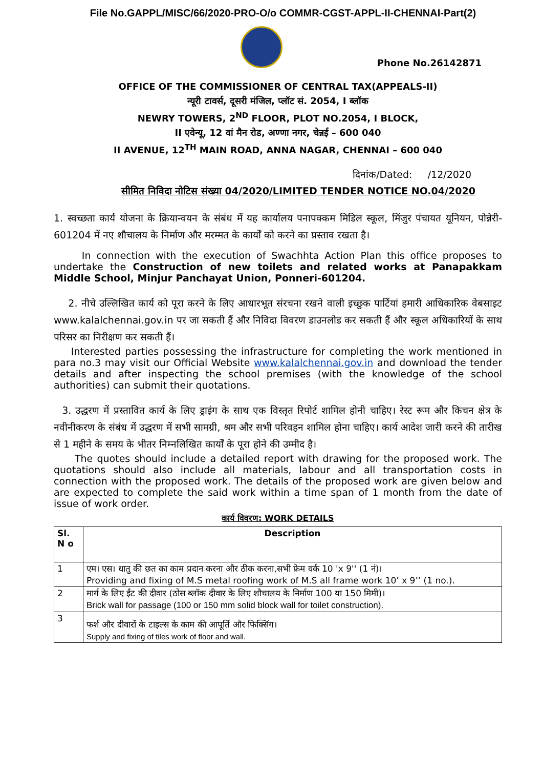File No.GAPPL/MISC/66/2020-PRO-O/o COMMR-CGST-APPL-II-CHENNAI-Part(2)
Phone No.26142871
OFFICE OF THE COMMISSIONER OF CENTRAL TAX(APPEALS-II)
न्यूरी टावर्स, दूसरी मंजिल, प्लॉट सं. 2054, I ब्लॉक
NEWRY TOWERS, 2<sup>ND</sup> FLOOR, PLOT NO.2054, I BLOCK,
II एवेन्यू, 12 वां मैन रोड, अण्णा नगर, चेन्नई – 600 040
II AVENUE, 12<sup>TH</sup> MAIN ROAD, ANNA NAGAR, CHENNAI – 600 040
दिनांक/Dated: /12/2020
सीमित निविदा नोटिस संख्या 04/2020/LIMITED TENDER NOTICE NO.04/2020
1. स्वच्छता कार्य योजना के क्रियान्वयन के संबंध में यह कार्यालय पनापक्कम मिडिल स्कूल, मिंजुर पंचायत यूनियन, पोन्नेरी- 601204 में नए शौचालय के निर्माण और मरम्मत के कार्यों को करने का प्रस्ताव रखता है।
In connection with the execution of Swachhta Action Plan this office proposes to undertake the Construction of new toilets and related works at Panapakkam Middle School, Minjur Panchayat Union, Ponneri-601204.
2. नीचे उल्लिखित कार्य को पूरा करने के लिए आधारभूत संरचना रखने वाली इच्छुक पार्टियां हमारी आधिकारिक वेबसाइट www.kalalchennai.gov.in पर जा सकती हैं और निविदा विवरण डाउनलोड कर सकती हैं और स्कूल अधिकारियों के साथ परिसर का निरीक्षण कर सकती हैं।
Interested parties possessing the infrastructure for completing the work mentioned in para no.3 may visit our Official Website www.kalalchennai.gov.in and download the tender details and after inspecting the school premises (with the knowledge of the school authorities) can submit their quotations.
3. उद्धरण में प्रस्तावित कार्य के लिए ड्राइंग के साथ एक विस्तृत रिपोर्ट शामिल होनी चाहिए। रेस्ट रूम और किचन क्षेत्र के नवीनीकरण के संबंध में उद्धरण में सभी सामग्री, श्रम और सभी परिवहन शामिल होना चाहिए। कार्य आदेश जारी करने की तारीख से 1 महीने के समय के भीतर निम्नलिखित कार्यों के पूरा होने की उम्मीद है।
The quotes should include a detailed report with drawing for the proposed work. The quotations should also include all materials, labour and all transportation costs in connection with the proposed work. The details of the proposed work are given below and are expected to complete the said work within a time span of 1 month from the date of issue of work order.
कार्य विवरण: WORK DETAILS
| Sl. N o | Description |
| --- | --- |
| 1 | एम। एस। धातु की छत का काम प्रदान करना और ठीक करना,सभी फ्रेम वर्क 10 'x 9'' (1 नं)। Providing and fixing of M.S metal roofing work of M.S all frame work 10’ x 9’’ (1 no.). |
| 2 | मार्ग के लिए ईंट की दीवार (ठोस ब्लॉक दीवार के लिए शौचालय के निर्माण 100 या 150 मिमी)। Brick wall for passage (100 or 150 mm solid block wall for toilet construction). |
| 3 | फर्श और दीवारों के टाइल्स के काम की आपूर्ति और फिक्सिंग। Supply and fixing of tiles work of floor and wall. |